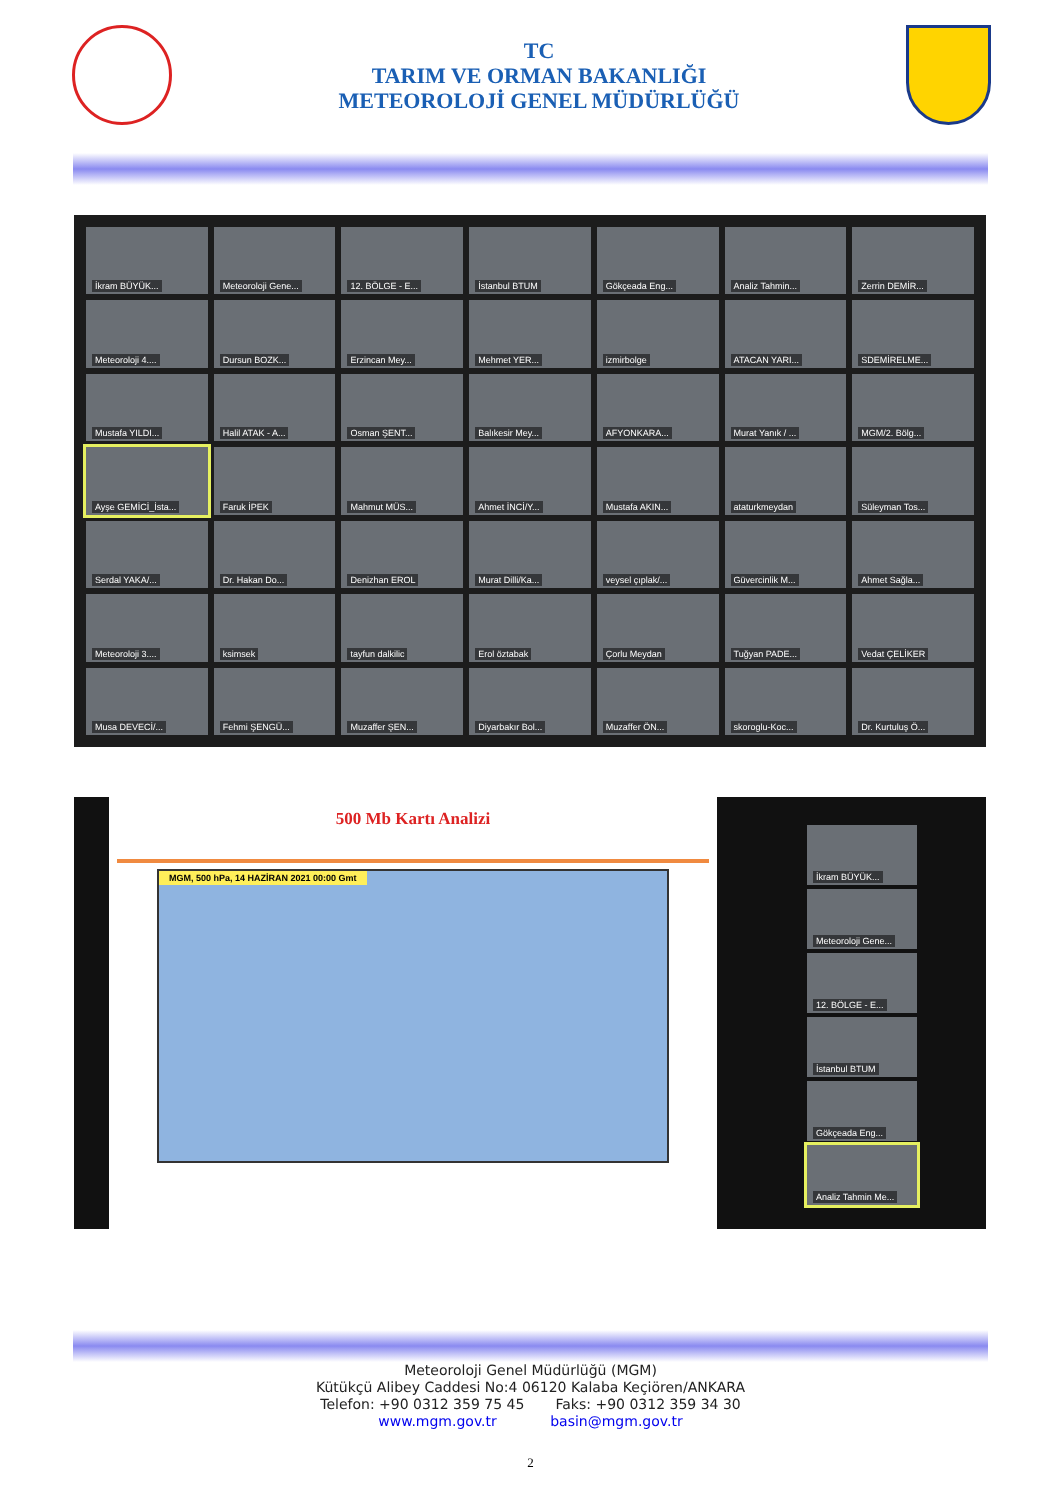TC
TARIM VE ORMAN BAKANLIĞI
METEOROLOJİ GENEL MÜDÜRLÜĞÜ
İkram BÜYÜK...
Meteoroloji Gene...
12. BÖLGE - E...
İstanbul BTUM
Gökçeada Eng...
Analiz Tahmin...
Zerrin DEMİR...
Meteoroloji 4....
Dursun BOZK...
Erzincan Mey...
Mehmet YER...
izmirbolge
ATACAN YARI...
SDEMİRELME...
Mustafa YILDI...
Halil ATAK - A...
Osman ŞENT...
Balıkesir Mey...
AFYONKARA...
Murat Yanık / ...
MGM/2. Bölg...
Ayşe GEMİCİ_İsta...
Faruk İPEK
Mahmut MÜS...
Ahmet İNCİ/Y...
Mustafa AKIN...
ataturkmeydan
Süleyman Tos...
Serdal YAKA/...
Dr. Hakan Do...
Denizhan EROL
Murat Dilli/Ka...
veysel çıplak/...
Güvercinlik M...
Ahmet Sağla...
Meteoroloji 3....
ksimsek
tayfun dalkilic
Erol öztabak
Çorlu Meydan
Tuğyan PADE...
Vedat ÇELİKER
Musa DEVECİ/...
Fehmi ŞENGÜ...
Muzaffer ŞEN...
Diyarbakır Bol...
Muzaffer ÖN...
skoroglu-Koc...
Dr. Kurtuluş Ö...
500 Mb Kartı Analizi
MGM, 500 hPa, 14 HAZİRAN 2021 00:00 Gmt
İkram BÜYÜK...
Meteoroloji Gene...
12. BÖLGE - E...
İstanbul BTUM
Gökçeada Eng...
Analiz Tahmin Me...
Meteoroloji Genel Müdürlüğü (MGM)
Kütükçü Alibey Caddesi No:4 06120 Kalaba Keçiören/ANKARA
Telefon: +90 0312 359 75 45 Faks: +90 0312 359 34 30
www.mgm.gov.tr basin@mgm.gov.tr
2